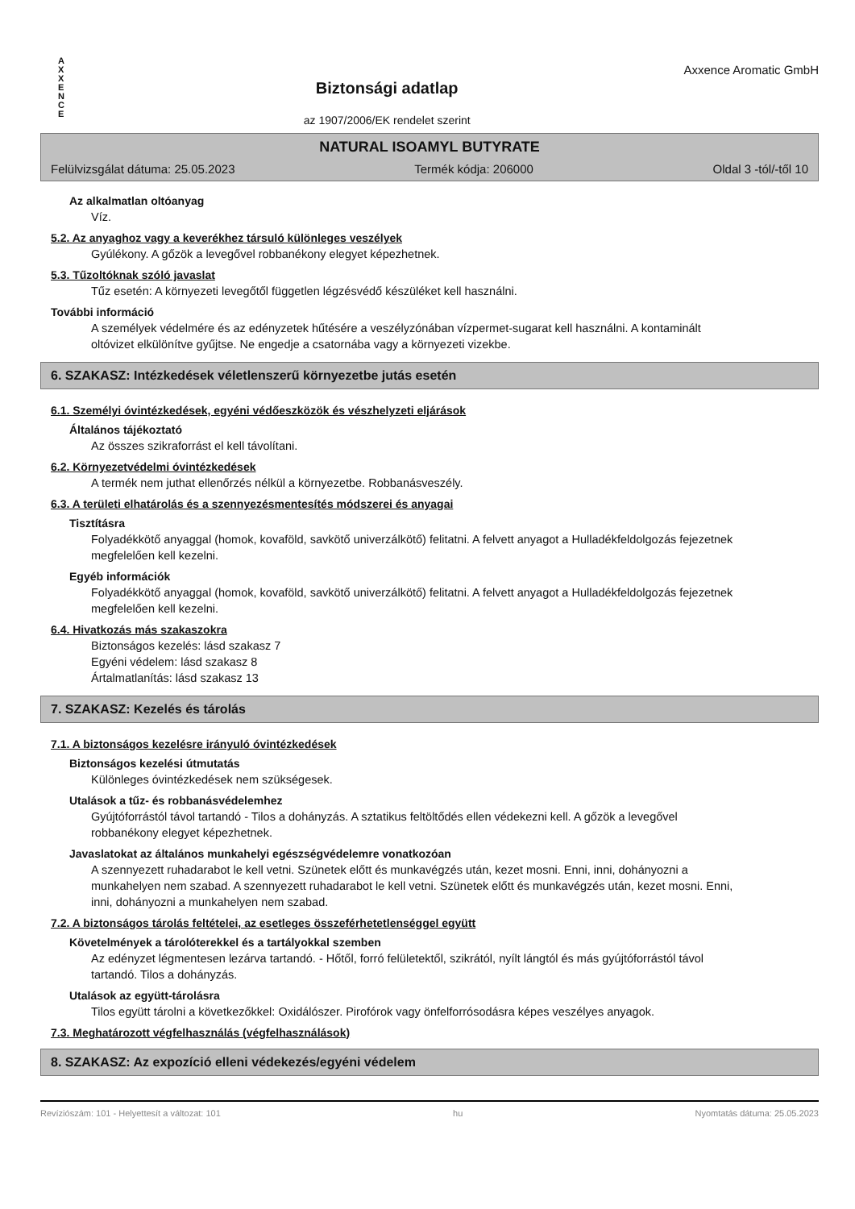A
X
X
E
N
C
E
Biztonsági adatlap
az 1907/2006/EK rendelet szerint
Axxence Aromatic GmbH
NATURAL ISOAMYL BUTYRATE
Felülvizsgálat dátuma: 25.05.2023 Termék kódja: 206000 Oldal 3 -tól/-től 10
Az alkalmatlan oltóanyag
Víz.
5.2. Az anyaghoz vagy a keverékhez társuló különleges veszélyek
Gyúlékony. A gőzök a levegővel robbanékony elegyet képezhetnek.
5.3. Tűzoltóknak szóló javaslat
Tűz esetén: A környezeti levegőtől független légzésvédő készüléket kell használni.
További információ
A személyek védelmére és az edényzetek hűtésére a veszélyzónában vízpermet-sugarat kell használni. A kontaminált oltóvizet elkülönítve gyűjtse. Ne engedje a csatornába vagy a környezeti vizekbe.
6. SZAKASZ: Intézkedések véletlenszerű környezetbe jutás esetén
6.1. Személyi óvintézkedések, egyéni védőeszközök és vészhelyzeti eljárások
Általános tájékoztató
Az összes szikraforrást el kell távolítani.
6.2. Környezetvédelmi óvintézkedések
A termék nem juthat ellenőrzés nélkül a környezetbe. Robbanásveszély.
6.3. A területi elhatárolás és a szennyezésmentesítés módszerei és anyagai
Tisztításra
Folyadékkötő anyaggal (homok, kovaföld, savkötő univerzálkötő) felitatni. A felvett anyagot a Hulladékfeldolgozás fejezetnek megfelelően kell kezelni.
Egyéb információk
Folyadékkötő anyaggal (homok, kovaföld, savkötő univerzálkötő) felitatni. A felvett anyagot a Hulladékfeldolgozás fejezetnek megfelelően kell kezelni.
6.4. Hivatkozás más szakaszokra
Biztonságos kezelés: lásd szakasz 7
Egyéni védelem: lásd szakasz 8
Ártalmatlanítás: lásd szakasz 13
7. SZAKASZ: Kezelés és tárolás
7.1. A biztonságos kezelésre irányuló óvintézkedések
Biztonságos kezelési útmutatás
Különleges óvintézkedések nem szükségesek.
Utalások a tűz- és robbanásvédelemhez
Gyújtóforrástól távol tartandó - Tilos a dohányzás. A sztatikus feltöltődés ellen védekezni kell. A gőzök a levegővel robbanékony elegyet képezhetnek.
Javaslatokat az általános munkahelyi egészségvédelemre vonatkozóan
A szennyezett ruhadarabot le kell vetni. Szünetek előtt és munkavégzés után, kezet mosni. Enni, inni, dohányozni a munkahelyen nem szabad. A szennyezett ruhadarabot le kell vetni. Szünetek előtt és munkavégzés után, kezet mosni. Enni, inni, dohányozni a munkahelyen nem szabad.
7.2. A biztonságos tárolás feltételei, az esetleges összeférhetetlenséggel együtt
Követelmények a tárolóterekkel és a tartályokkal szemben
Az edényzet légmentesen lezárva tartandó. - Hőtől, forró felületektől, szikrától, nyílt lángtól és más gyújtóforrástól távol tartandó. Tilos a dohányzás.
Utalások az együtt-tárolásra
Tilos együtt tárolni a következőkkel: Oxidálószer. Pirofórok vagy önfelforrósodásra képes veszélyes anyagok.
7.3. Meghatározott végfelhasználás (végfelhasználások)
8. SZAKASZ: Az expozíció elleni védekezés/egyéni védelem
Revíziószám: 101 - Helyettesít a változat: 101 hu Nyomtatás dátuma: 25.05.2023